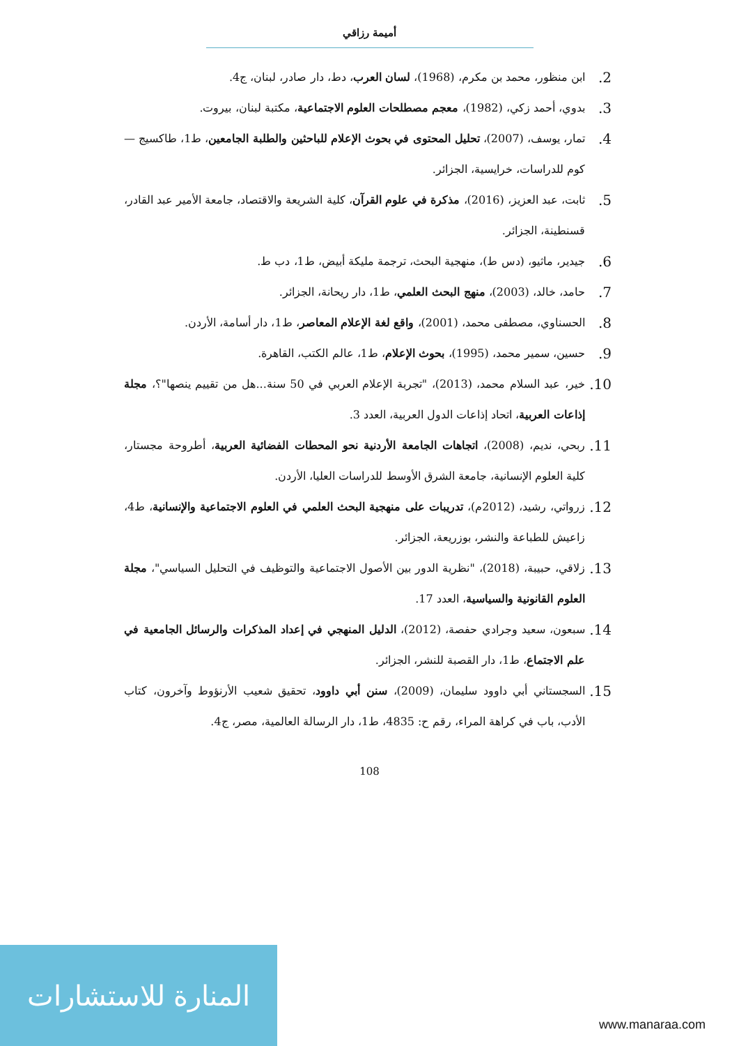أميمة رزاقي
2. ابن منظور، محمد بن مكرم، (1968)، لسان العرب، دط، دار صادر، لبنان، ج4.
3. بدوي، أحمد زكي، (1982)، معجم مصطلحات العلوم الاجتماعية، مكتبة لبنان، بيروت.
4. تمار، يوسف، (2007)، تحليل المحتوى في بحوث الإعلام للباحثين والطلبة الجامعين، ط1، طاكسيج —كوم للدراسات، خرايسية، الجزائر.
5. ثابت، عبد العزيز، (2016)، مذكرة في علوم القرآن، كلية الشريعة والاقتصاد، جامعة الأمير عبد القادر، قسنطينة، الجزائر.
6. جيدير، ماثيو، (دس ط)، منهجية البحث، ترجمة مليكة أبيض، ط1، دب ط.
7. حامد، خالد، (2003)، منهج البحث العلمي، ط1، دار ريحانة، الجزائر.
8. الحسناوي، مصطفى محمد، (2001)، واقع لغة الإعلام المعاصر، ط1، دار أسامة، الأردن.
9. حسين، سمير محمد، (1995)، بحوث الإعلام، ط1، عالم الكتب، القاهرة.
10. خير، عبد السلام محمد، (2013)، "تجربة الإعلام العربي في 50 سنة...هل من تقييم ينصها"؟، مجلة إذاعات العربية، اتحاد إذاعات الدول العربية، العدد 3.
11. ربحي، نديم، (2008)، اتجاهات الجامعة الأردنية نحو المحطات الفضائية العربية، أطروحة مجستار، كلية العلوم الإنسانية، جامعة الشرق الأوسط للدراسات العليا، الأردن.
12. زرواتي، رشيد، (2012م)، تدريبات على منهجية البحث العلمي في العلوم الاجتماعية والإنسانية، ط4، زاعيش للطباعة والنشر، بوزريعة، الجزائر.
13. زلاقي، حبيبة، (2018)، "نظرية الدور بين الأصول الاجتماعية والتوظيف في التحليل السياسي"، مجلة العلوم القانونية والسياسية، العدد 17.
14. سبعون، سعيد وجرادي حفصة، (2012)، الدليل المنهجي في إعداد المذكرات والرسائل الجامعية في علم الاجتماع، ط1، دار القصبة للنشر، الجزائر.
15. السجستاني أبي داوود سليمان، (2009)، سنن أبي داوود، تحقيق شعيب الأرنؤوط وآخرون، كتاب الأدب، باب في كراهة المراء، رقم ح: 4835، ط1، دار الرسالة العالمية، مصر، ج4.
108
المنارة للاستشارات
www.manaraa.com